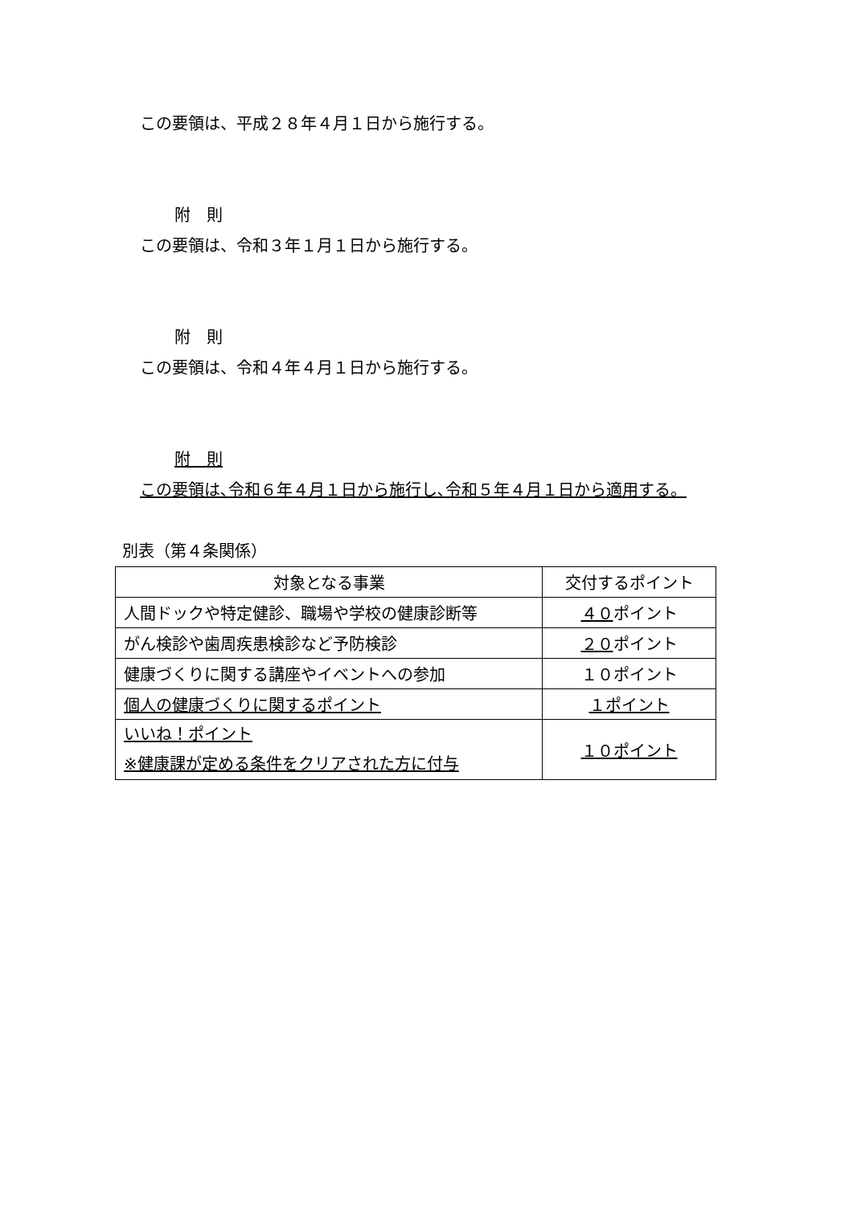この要領は、平成２８年４月１日から施行する。
附　則
この要領は、令和３年１月１日から施行する。
附　則
この要領は、令和４年４月１日から施行する。
附　則
この要領は､令和６年４月１日から施行し､令和５年４月１日から適用する。
別表（第４条関係）
| 対象となる事業 | 交付するポイント |
| 人間ドックや特定健診、職場や学校の健康診断等 | ４０ ポイント |
| がん検診や歯周疾患検診など予防検診 | ２０ ポイント |
| 健康づくりに関する講座やイベントへの参加 | １０ポイント |
| 個人の健康づくりに関するポイント | １ポイント |
| いいね！ポイント ※健康課が定める条件をクリアされた方に付与 | １０ポイント |